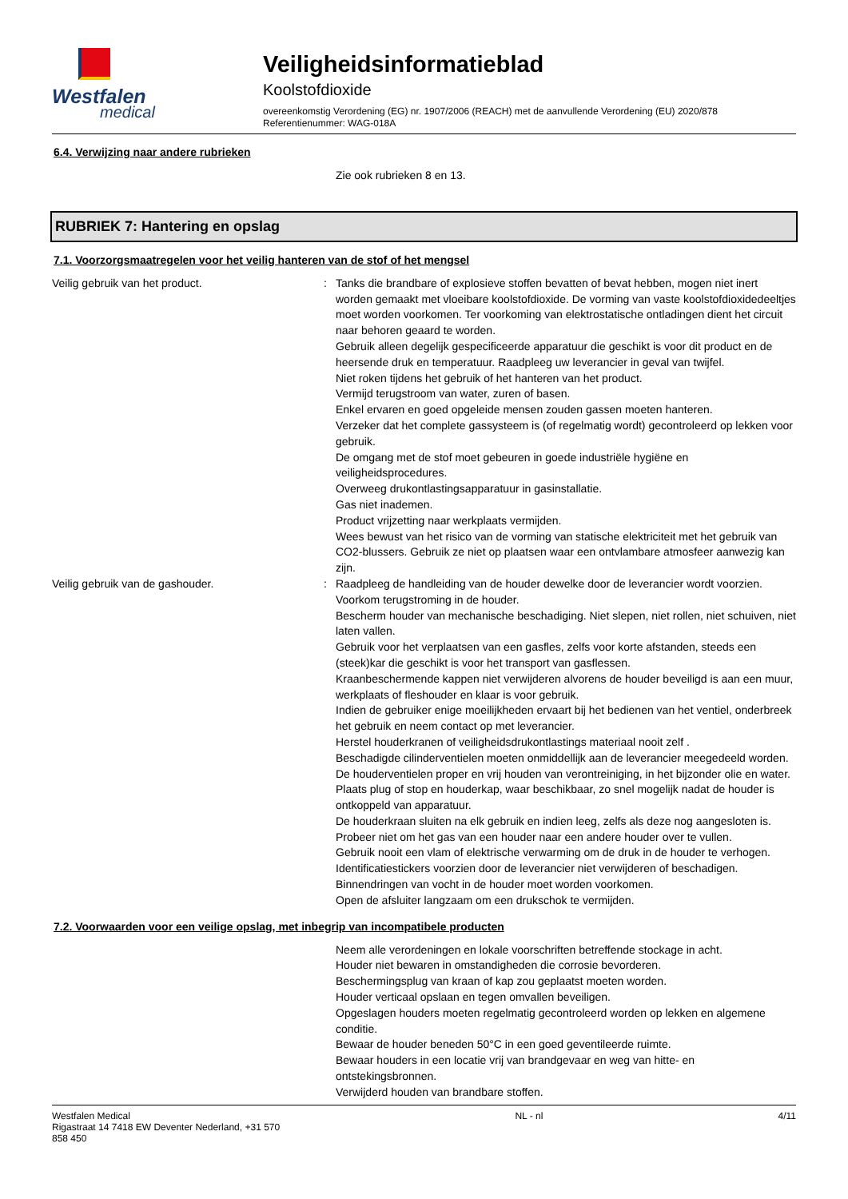Westfalen
medical
Veiligheidsinformatieblad
Koolstofdioxide
overeenkomstig Verordening (EG) nr. 1907/2006 (REACH) met de aanvullende Verordening (EU) 2020/878
Referentienummer: WAG-018A
6.4. Verwijzing naar andere rubrieken
Zie ook rubrieken 8 en 13.
RUBRIEK 7: Hantering en opslag
7.1. Voorzorgsmaatregelen voor het veilig hanteren van de stof of het mengsel
Veilig gebruik van het product. : Tanks die brandbare of explosieve stoffen bevatten of bevat hebben, mogen niet inert worden gemaakt met vloeibare koolstofdioxide. De vorming van vaste koolstofdioxidedeeltjes moet worden voorkomen. Ter voorkoming van elektrostatische ontladingen dient het circuit naar behoren geaard te worden.
Gebruik alleen degelijk gespecificeerde apparatuur die geschikt is voor dit product en de heersende druk en temperatuur. Raadpleeg uw leverancier in geval van twijfel.
Niet roken tijdens het gebruik of het hanteren van het product.
Vermijd terugstroom van water, zuren of basen.
Enkel ervaren en goed opgeleide mensen zouden gassen moeten hanteren.
Verzeker dat het complete gassysteem is (of regelmatig wordt) gecontroleerd op lekken voor gebruik.
De omgang met de stof moet gebeuren in goede industriële hygiëne en veiligheidsprocedures.
Overweeg drukontlastingsapparatuur in gasinstallatie.
Gas niet inademen.
Product vrijzetting naar werkplaats vermijden.
Wees bewust van het risico van de vorming van statische elektriciteit met het gebruik van CO2-blussers. Gebruik ze niet op plaatsen waar een ontvlambare atmosfeer aanwezig kan zijn.
Veilig gebruik van de gashouder. : Raadpleeg de handleiding van de houder dewelke door de leverancier wordt voorzien.
Voorkom terugstroming in de houder.
Bescherm houder van mechanische beschadiging. Niet slepen, niet rollen, niet schuiven, niet laten vallen.
Gebruik voor het verplaatsen van een gasfles, zelfs voor korte afstanden, steeds een (steek)kar die geschikt is voor het transport van gasflessen.
Kraanbeschermende kappen niet verwijderen alvorens de houder beveiligd is aan een muur, werkplaats of fleshouder en klaar is voor gebruik.
Indien de gebruiker enige moeilijkheden ervaart bij het bedienen van het ventiel, onderbreek het gebruik en neem contact op met leverancier.
Herstel houderkranen of veiligheidsdrukontlastings materiaal nooit zelf .
Beschadigde cilinderventielen moeten onmiddellijk aan de leverancier meegedeeld worden.
De houderventielen proper en vrij houden van verontreiniging, in het bijzonder olie en water.
Plaats plug of stop en houderkap, waar beschikbaar, zo snel mogelijk nadat de houder is ontkoppeld van apparatuur.
De houderkraan sluiten na elk gebruik en indien leeg, zelfs als deze nog aangesloten is.
Probeer niet om het gas van een houder naar een andere houder over te vullen.
Gebruik nooit een vlam of elektrische verwarming om de druk in de houder te verhogen.
Identificatiestickers voorzien door de leverancier niet verwijderen of beschadigen.
Binnendringen van vocht in de houder moet worden voorkomen.
Open de afsluiter langzaam om een drukschok te vermijden.
7.2. Voorwaarden voor een veilige opslag, met inbegrip van incompatibele producten
Neem alle verordeningen en lokale voorschriften betreffende stockage in acht.
Houder niet bewaren in omstandigheden die corrosie bevorderen.
Beschermingsplug van kraan of kap zou geplaatst moeten worden.
Houder verticaal opslaan en tegen omvallen beveiligen.
Opgeslagen houders moeten regelmatig gecontroleerd worden op lekken en algemene conditie.
Bewaar de houder beneden 50°C in een goed geventileerde ruimte.
Bewaar houders in een locatie vrij van brandgevaar en weg van hitte- en ontstekingsbronnen.
Verwijderd houden van brandbare stoffen.
Westfalen Medical
Rigastraat 14 7418 EW Deventer Nederland, +31 570
858 450
NL - nl 4/11